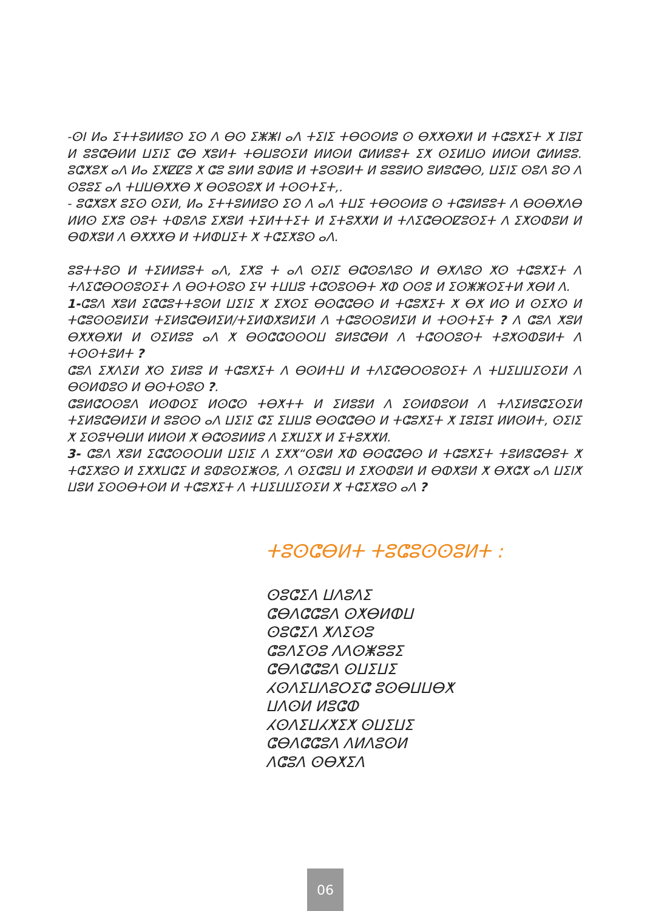-ⵙⵏ ⵍⴰ ⵉⵜⵜⵓⵍⵍⵓⵙ ⵉⵙ ⴷ ⴱⵙ ⵉⵥⵥⵏ ⴰⴷ ⵜⵉⵏⵉ ⵜⴱⵙⵙⵍⵓ ⵙ ⴱⵅⵅⴱⵅⵍ ⵍ ⵜⵛⵓⵅⵉⵜ ⵅ ⵊⵏⵓⵊ ⵍ ⵓⵓⵛⴱⵍⵍ ⵡⵉⵏⵉ ⵛⴱ ⵅⵓⵍⵜ ⵜⴱⵡⵓⵙⵉⵍ ⵍⵍⵙⵍ ⵛⵍⵍⵓⵓⵜ ⵉⵅ ⵙⵉⵍⵡⵙ ⵍⵍⵙⵍ ⵛⵍⵍⵓⵓ. ⵓⵛⵅⵓⵅ ⴰⴷ ⵍⴰ ⵉⵅⵇⵇⵓ ⵅ ⵛⵓ ⵓⵍⵍ ⵓⵀⵍⵓ ⵍ ⵜⵓⵙⵓⵍⵜ ⵍ ⵓⵓⵓⵍⵔ ⵓⵍⵓⵛⴱⵙ, ⵡⵉⵏⵉ ⵙⵓⴷ ⵓⵙ ⴷ ⵙⵓⵓⵉ ⴰⴷ ⵜⵡⵡⴱⵅⵅⴱ ⵅ ⴱⵙⵓⵙⵓⵅ ⵍ ⵜⵙⵙⵜⵉⵜ,.
- ⵓⵛⵅⵓⵅ ⵓⵉⵙ ⵙⵉⵍ, ⵍⴰ ⵉⵜⵜⵓⵍⵍⵓⵙ ⵉⵙ ⴷ ⴰⴷ ⵜⵡⵉ ⵜⴱⵙⵙⵍⵓ ⵙ ⵜⵛⵓⵍⵓⵓⵜ ⴷ ⴱⵙⴱⵅⴷⴱ ⵍⵍⵙ ⵉⵅⵓ ⵙⵓⵜ ⵜⵀⵓⴷⵓ ⵉⵅⵓⵍ ⵜⵉⵍⵜⵜⵉⵜ ⵍ ⵉⵜⵓⵅⵅⵍ ⵍ ⵜⴷⵉⵛⴱⵔⵇⵓⵙⵉⵜ ⴷ ⵉⵅⵙⵀⵓⵍ ⵍ ⴱⵀⵅⵓⵍ ⴷ ⴱⵅⵅⵅⴱ ⵍ ⵜⵍⵀⵡⵉⵜ ⵅ ⵜⵛⵉⵅⵓⵙ ⴰⴷ.
ⵓⵓⵜⵜⵓⵙ ⵍ ⵜⵉⵍⵍⵓⵓⵜ ⴰⴷ, ⵉⵅⵓ ⵜ ⴰⴷ ⵙⵉⵏⵉ ⴱⵛⵙⵓⴷⵓⵙ ⵍ ⴱⵅⴷⵓⵙ ⵅⵙ ⵜⵛⵓⵅⵉⵜ ⴷ ⵜⴷⵉⵛⴱⵔⵙⵓⵙⵉⵜ ⴷ ⴱⵙⵜⵙⵓⵙ ⵉⵖ ⵜⵡⵡⵓ ⵜⵛⵙⵓⵙⴱⵜ ⵅⵀ ⵔⵙⵓ ⵍ ⵉⵙⵥⵥⵙⵉⵜⵍ ⵅⴱⵍ ⴷ.
1-ⵛⵓⴷ ⵅⵓⵍ ⵉⵛⵛⵓⵜⵜⵓⵙⵍ ⵡⵉⵏⵉ ⵅ ⵉⵅⵙⵉ ⴱⵙⵛⵛⴱⵙ ⵍ ⵜⵛⵓⵅⵉⵜ ⵅ ⴱⵅ ⵍⵙ ⵍ ⵙⵉⵅⵙ ⵍ ⵜⵛⵓⵙⵙⵓⵍⵉⵍ ⵜⵉⵍⵓⵛⴱⵍⵉⵍ/ⵜⵉⵍⵀⵅⵓⵍⵉⵍ ⴷ ⵜⵛⵓⵙⵙⵓⵍⵉⵍ ⵍ ⵜⵙⵙⵜⵉⵜ ? ⴷ ⵛⵓⴷ ⵅⵓⵍ ⴱⵅⵅⴱⵅⵍ ⵍ ⵙⵉⵍⵓⵓ ⴰⴷ ⵅ ⴱⵙⵛⵛⵙⵙⵔⵡ ⵓⵍⵓⵛⴱⵍ ⴷ ⵜⵛⵙⵔⵓⵙⵜ ⵜⵓⵅⵙⵀⵓⵍⵜ ⴷ ⵜⵙⵙⵜⵓⵍⵜ ?
ⵛⵓⴷ ⵉⵅⴷⵉⵍ ⵅⵙ ⵉⵍⵓⵓ ⵍ ⵜⵛⵓⵅⵉⵜ ⴷ ⴱⵙⵍⵜⵡ ⵍ ⵜⴷⵉⵛⴱⵔⵙⵓⵙⵉⵜ ⴷ ⵜⵡⵉⵡⵡⵉⵙⵉⵍ ⴷ ⴱⵙⵍⵀⵓⵙ ⵍ ⴱⵙⵜⵙⵓⵙ ?.
ⵛⵓⵍⵛⵔⵙⵓⴷ ⵍⵙⵀⵙⵉ ⵍⵙⵛⵙ ⵜⴱⵅⵜⵜ ⵍ ⵉⵍⵓⵓⵍ ⴷ ⵉⵙⵍⵀⵓⵙⵍ ⴷ ⵜⴷⵉⵍⵓⵛⵉⵙⵉⵍ ⵜⵉⵍⵓⵛⴱⵍⵉⵍ ⵍ ⵓⵓⵙⵙ ⴰⴷ ⵡⵉⵏⵉ ⵛⵉ ⵉⵡⵡⵓ ⴱⵙⵛⵛⴱⵙ ⵍ ⵜⵛⵓⵅⵉⵜ ⵅ ⵊⵓⵊⵓⵊ ⵍⵍⵙⵍⵜ, ⵙⵉⵏⵉ ⵅ ⵉⵙⵓⵖⴱⵡⵍ ⵍⵍⵙⵍ ⵅ ⴱⵛⵙⵓⵍⵍⵓ ⴷ ⵉⵅⵡⵉⵅ ⵍ ⵉⵜⵓⵅⵅⵍ.
3- ⵛⵓⴷ ⵅⵓⵍ ⵉⵛⵛⵙⵙⵔⵡⵍ ⵡⵉⵏⵉ ⴷ ⵉⵅⵅ“ⵙⵓⵍ ⵅⵀ ⴱⵙⵛⵛⴱⵙ ⵍ ⵜⵛⵓⵅⵉⵜ ⵜⵓⵍⵓⵛⴱⵓⵜ ⵅ ⵜⵛⵉⵅⵓⵙ ⵍ ⵉⵅⵅⵡⵛⵉ ⵍ ⵓⵀⵓⵙⵉⵥⵙⵓ, ⴷ ⵙⵉⵛⵓⵡ ⵍ ⵉⵅⵙⵀⵓⵍ ⵍ ⴱⵀⵅⵓⵍ ⵅ ⴱⵅⵛⵅ ⴰⴷ ⵡⵉⵏⵅ ⵡⵓⵍ ⵉⵙⵙⴱⵜⵙⵍ ⵍ ⵜⵛⵓⵅⵉⵜ ⴷ ⵜⵡⵉⵡⵡⵉⵙⵉⵍ ⵅ ⵜⵛⵉⵅⵓⵙ ⴰⴷ ?
ⵜⵓⵙⵛⴱⵍⵜ ⵜⵓⵛⵓⵙⵙⵓⵍⵜ :
ⵙⵓⵛⵉⴷ ⵡⴷⵓⴷⵉ
ⵛⴱⴷⵛⵛⵓⴷ ⵙⵅⴱⵍⵀⵡ
ⵙⵓⵛⵉⴷ ⵅⴷⵉⵙⵓ
ⵛⵓⴷⵉⵙⵓ ⴷⴷⵙⵥⵓⵓⵉ
ⵛⴱⴷⵛⵛⵓⴷ ⵙⵡⵉⵡⵉ
ⵃⵙⴷⵉⵡⴷⵓⵔⵉⵛ ⵓⵙⴱⵡⵡⴱⵅ
ⵡⴷⵙⵍ ⵍⵓⵛⵀ
ⵃⵙⴷⵉⵡⵃⵅⵉⵅ ⵙⵡⵉⵡⵉ
ⵛⴱⴷⵛⵛⵓⴷ ⴷⵍⴷⵓⵙⵍ
ⴷⵛⵓⴷ ⵙⴱⵅⵉⴷ
06